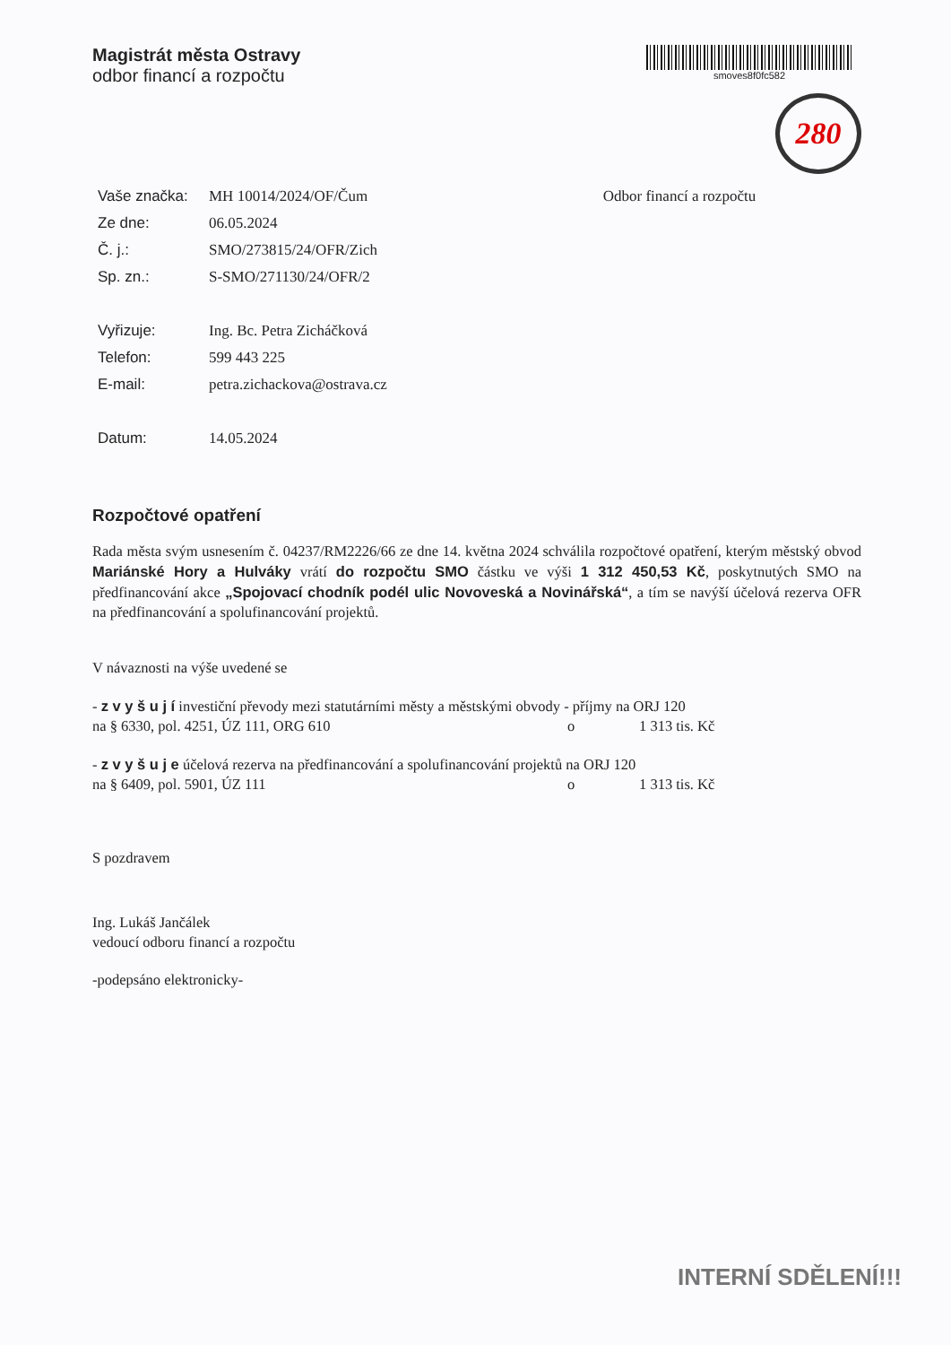Magistrát města Ostravy
odbor financí a rozpočtu
smoves8f0fc582
280
| Vaše značka: | MH 10014/2024/OF/Čum |
| Ze dne: | 06.05.2024 |
| Č. j.: | SMO/273815/24/OFR/Zich |
| Sp. zn.: | S-SMO/271130/24/OFR/2 |
| Vyřizuje: | Ing. Bc. Petra Zicháčková |
| Telefon: | 599 443 225 |
| E-mail: | petra.zichackova@ostrava.cz |
| Datum: | 14.05.2024 |
Odbor financí a rozpočtu
Rozpočtové opatření
Rada města svým usnesením č. 04237/RM2226/66 ze dne 14. května 2024 schválila rozpočtové opatření, kterým městský obvod Mariánské Hory a Hulváky vrátí do rozpočtu SMO částku ve výši 1 312 450,53 Kč, poskytnutých SMO na předfinancování akce „Spojovací chodník podél ulic Novoveská a Novinářská“, a tím se navýší účelová rezerva OFR na předfinancování a spolufinancování projektů.
V návaznosti na výše uvedené se
- z v y š u j í investiční převody mezi statutárními městy a městskými obvody - příjmy na ORJ 120
na § 6330, pol. 4251, ÚZ 111, ORG 610 o 1 313 tis. Kč
- z v y š u j e účelová rezerva na předfinancování a spolufinancování projektů na ORJ 120
na § 6409, pol. 5901, ÚZ 111 o 1 313 tis. Kč
S pozdravem
Ing. Lukáš Jančálek
vedoucí odboru financí a rozpočtu
-podepsáno elektronicky-
INTERNÍ SDĚLENÍ!!!